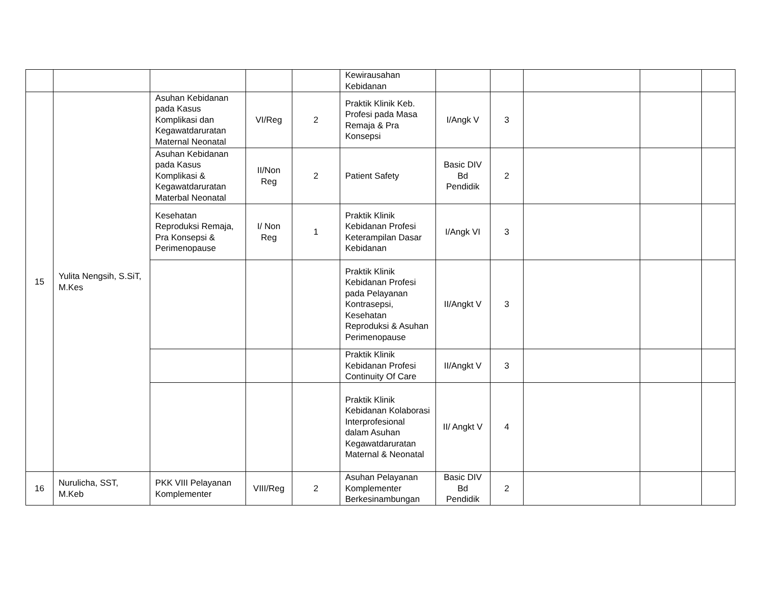| | | | | | Kewirausahan Kebidanan | | | | | |
| 15 | Yulita Nengsih, S.SiT, M.Kes | Asuhan Kebidanan pada Kasus Komplikasi dan Kegawatdaruratan Maternal Neonatal | VI/Reg | 2 | Praktik Klinik Keb. Profesi pada Masa Remaja & Pra Konsepsi | I/Angk V | 3 | | | |
| | | Asuhan Kebidanan pada Kasus Komplikasi & Kegawatdaruratan Materbal Neonatal | II/Non Reg | 2 | Patient Safety | Basic DIV Bd Pendidik | 2 | | | |
| | | Kesehatan Reproduksi Remaja, Pra Konsepsi & Perimenopause | I/ Non Reg | 1 | Praktik Klinik Kebidanan Profesi Keterampilan Dasar Kebidanan | I/Angk VI | 3 | | | |
| | | | | | Praktik Klinik Kebidanan Profesi pada Pelayanan Kontrasepsi, Kesehatan Reproduksi & Asuhan Perimenopause | II/Angkt V | 3 | | | |
| | | | | | Praktik Klinik Kebidanan Profesi Continuity Of Care | II/Angkt V | 3 | | | |
| | | | | | Praktik Klinik Kebidanan Kolaborasi Interprofesional dalam Asuhan Kegawatdaruratan Maternal & Neonatal | II/ Angkt V | 4 | | | |
| 16 | Nurulicha, SST, M.Keb | PKK VIII Pelayanan Komplementer | VIII/Reg | 2 | Asuhan Pelayanan Komplementer Berkesinambungan | Basic DIV Bd Pendidik | 2 | | | |